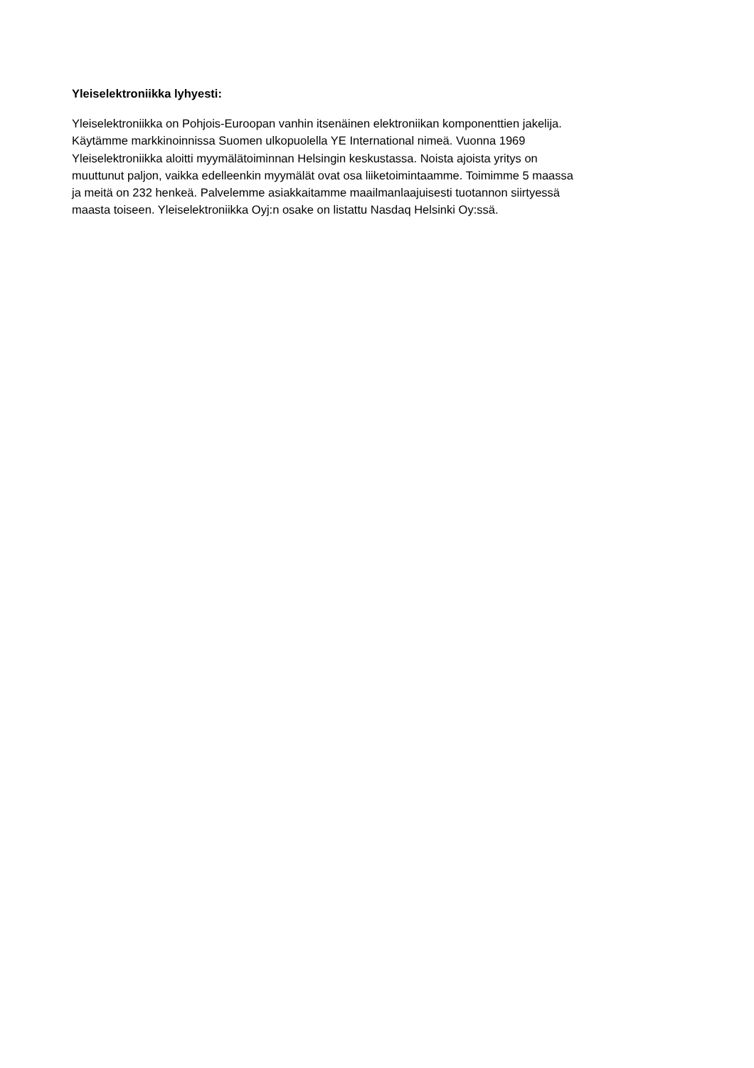Yleiselektroniikka lyhyesti:
Yleiselektroniikka on Pohjois-Euroopan vanhin itsenäinen elektroniikan komponenttien jakelija.
Käytämme markkinoinnissa Suomen ulkopuolella YE International nimeä. Vuonna 1969
Yleiselektroniikka aloitti myymälätoiminnan Helsingin keskustassa. Noista ajoista yritys on
muuttunut paljon, vaikka edelleenkin myymälät ovat osa liiketoimintaamme. Toimimme 5 maassa
ja meitä on 232 henkeä. Palvelemme asiakkaitamme maailmanlaajuisesti tuotannon siirtyessä
maasta toiseen. Yleiselektroniikka Oyj:n osake on listattu Nasdaq Helsinki Oy:ssä.